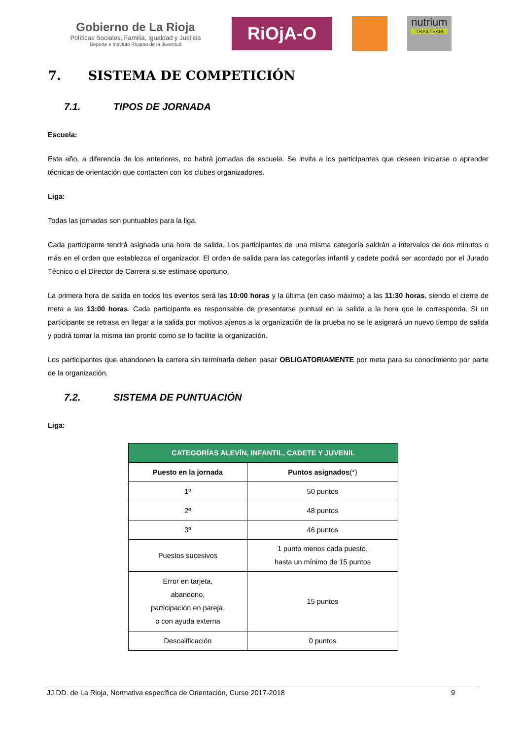Gobierno de La Rioja
Políticas Sociales, Familia, Igualdad y Justicia
Deporte e Instituto Riojano de la Juventud
RiOjA-O
nutrium
TRAILTEAM
7. SISTEMA DE COMPETICIÓN
7.1. TIPOS DE JORNADA
Escuela:
Este año, a diferencia de los anteriores, no habrá jornadas de escuela. Se invita a los participantes que deseen iniciarse o aprender técnicas de orientación que contacten con los clubes organizadores.
Liga:
Todas las jornadas son puntuables para la liga.
Cada participante tendrá asignada una hora de salida. Los participantes de una misma categoría saldrán a intervalos de dos minutos o más en el orden que establezca el organizador. El orden de salida para las categorías infantil y cadete podrá ser acordado por el Jurado Técnico o el Director de Carrera si se estimase oportuno.
La primera hora de salida en todos los eventos será las 10:00 horas y la última (en caso máximo) a las 11:30 horas, siendo el cierre de meta a las 13:00 horas. Cada participante es responsable de presentarse puntual en la salida a la hora que le corresponda. Si un participante se retrasa en llegar a la salida por motivos ajenos a la organización de la prueba no se le asignará un nuevo tiempo de salida y podrá tomar la misma tan pronto como se lo facilite la organización.
Los participantes que abandonen la carrera sin terminarla deben pasar OBLIGATORIAMENTE por meta para su conocimiento por parte de la organización.
7.2. SISTEMA DE PUNTUACIÓN
Liga:
| CATEGORÍAS ALEVÍN, INFANTIL, CADETE Y JUVENIL | |
| --- | --- |
| Puesto en la jornada | Puntos asignados (*) |
| 1º | 50 puntos |
| 2º | 48 puntos |
| 3º | 46 puntos |
| Puestos sucesivos | 1 punto menos cada puesto, hasta un mínimo de 15 puntos |
| Error en tarjeta, abandono, participación en pareja, o con ayuda externa | 15 puntos |
| Descalificación | 0 puntos |
JJ.DD. de La Rioja, Normativa específica de Orientación, Curso 2017-2018 9